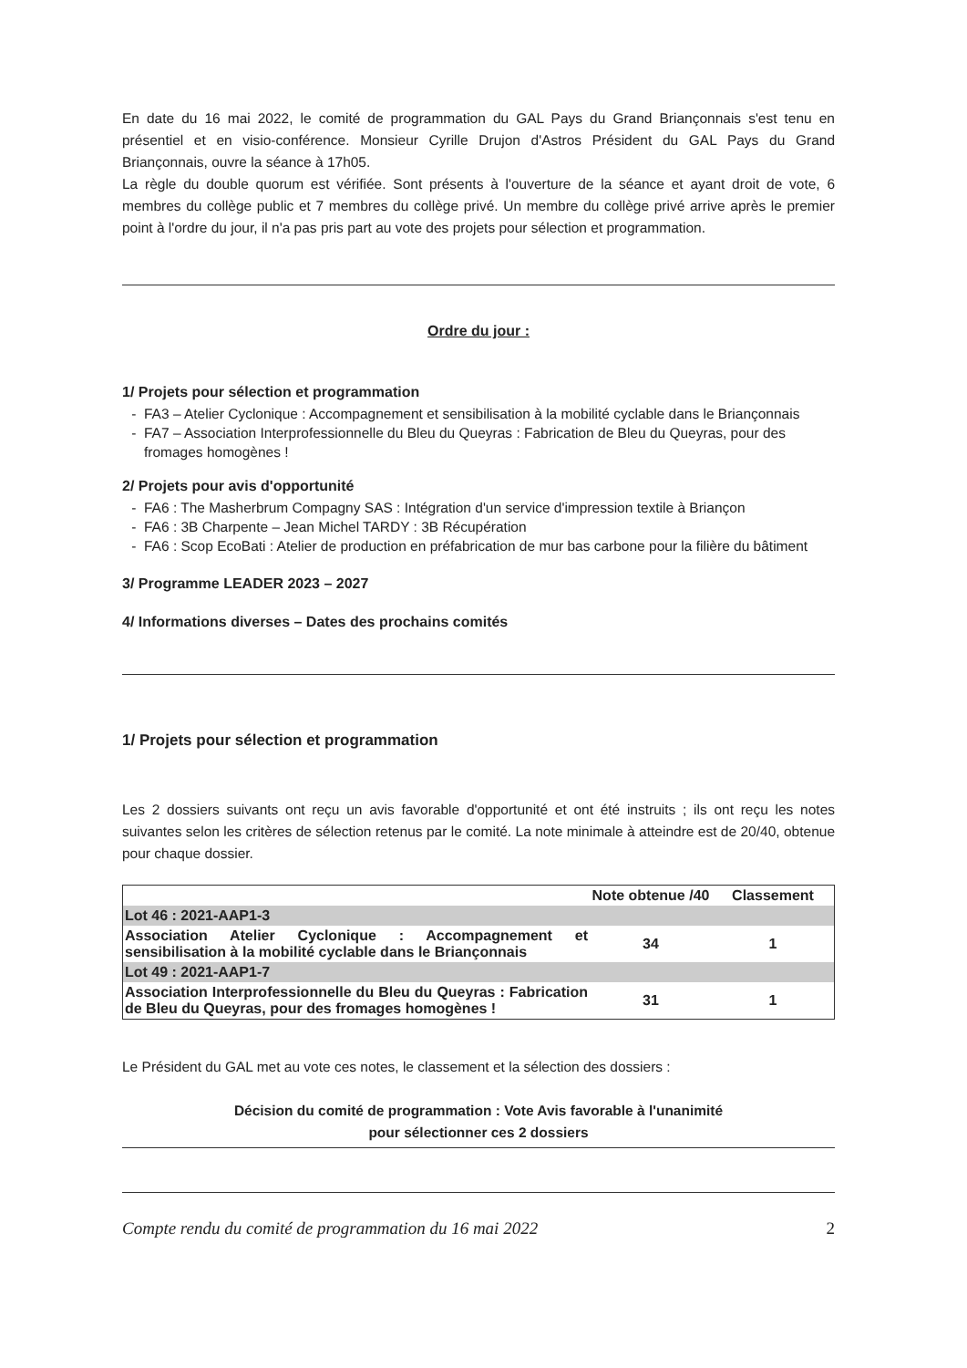En date du 16 mai 2022, le comité de programmation du GAL Pays du Grand Briançonnais s'est tenu en présentiel et en visio-conférence. Monsieur Cyrille Drujon d'Astros Président du GAL Pays du Grand Briançonnais, ouvre la séance à 17h05.
La règle du double quorum est vérifiée. Sont présents à l'ouverture de la séance et ayant droit de vote, 6 membres du collège public et 7 membres du collège privé. Un membre du collège privé arrive après le premier point à l'ordre du jour, il n'a pas pris part au vote des projets pour sélection et programmation.
Ordre du jour :
1/ Projets pour sélection et programmation
FA3 – Atelier Cyclonique : Accompagnement et sensibilisation à la mobilité cyclable dans le Briançonnais
FA7 – Association Interprofessionnelle du Bleu du Queyras : Fabrication de Bleu du Queyras, pour des fromages homogènes !
2/ Projets pour avis d'opportunité
FA6 : The Masherbrum Compagny SAS : Intégration d'un service d'impression textile à Briançon
FA6 : 3B Charpente – Jean Michel TARDY : 3B Récupération
FA6 : Scop EcoBati : Atelier de production en préfabrication de mur bas carbone pour la filière du bâtiment
3/ Programme LEADER 2023 – 2027
4/ Informations diverses – Dates des prochains comités
1/ Projets pour sélection et programmation
Les 2 dossiers suivants ont reçu un avis favorable d'opportunité et ont été instruits ; ils ont reçu les notes suivantes selon les critères de sélection retenus par le comité. La note minimale à atteindre est de 20/40, obtenue pour chaque dossier.
| | Note obtenue /40 | Classement |
| --- | --- | --- |
| Lot 46 : 2021-AAP1-3 | | |
| Association Atelier Cyclonique : Accompagnement et sensibilisation à la mobilité cyclable dans le Briançonnais | 34 | 1 |
| Lot 49 : 2021-AAP1-7 | | |
| Association Interprofessionnelle du Bleu du Queyras : Fabrication de Bleu du Queyras, pour des fromages homogènes ! | 31 | 1 |
Le Président du GAL met au vote ces notes, le classement et la sélection des dossiers :
Décision du comité de programmation : Vote Avis favorable à l'unanimité
pour sélectionner ces 2 dossiers
Compte rendu du comité de programmation du 16 mai 2022 2